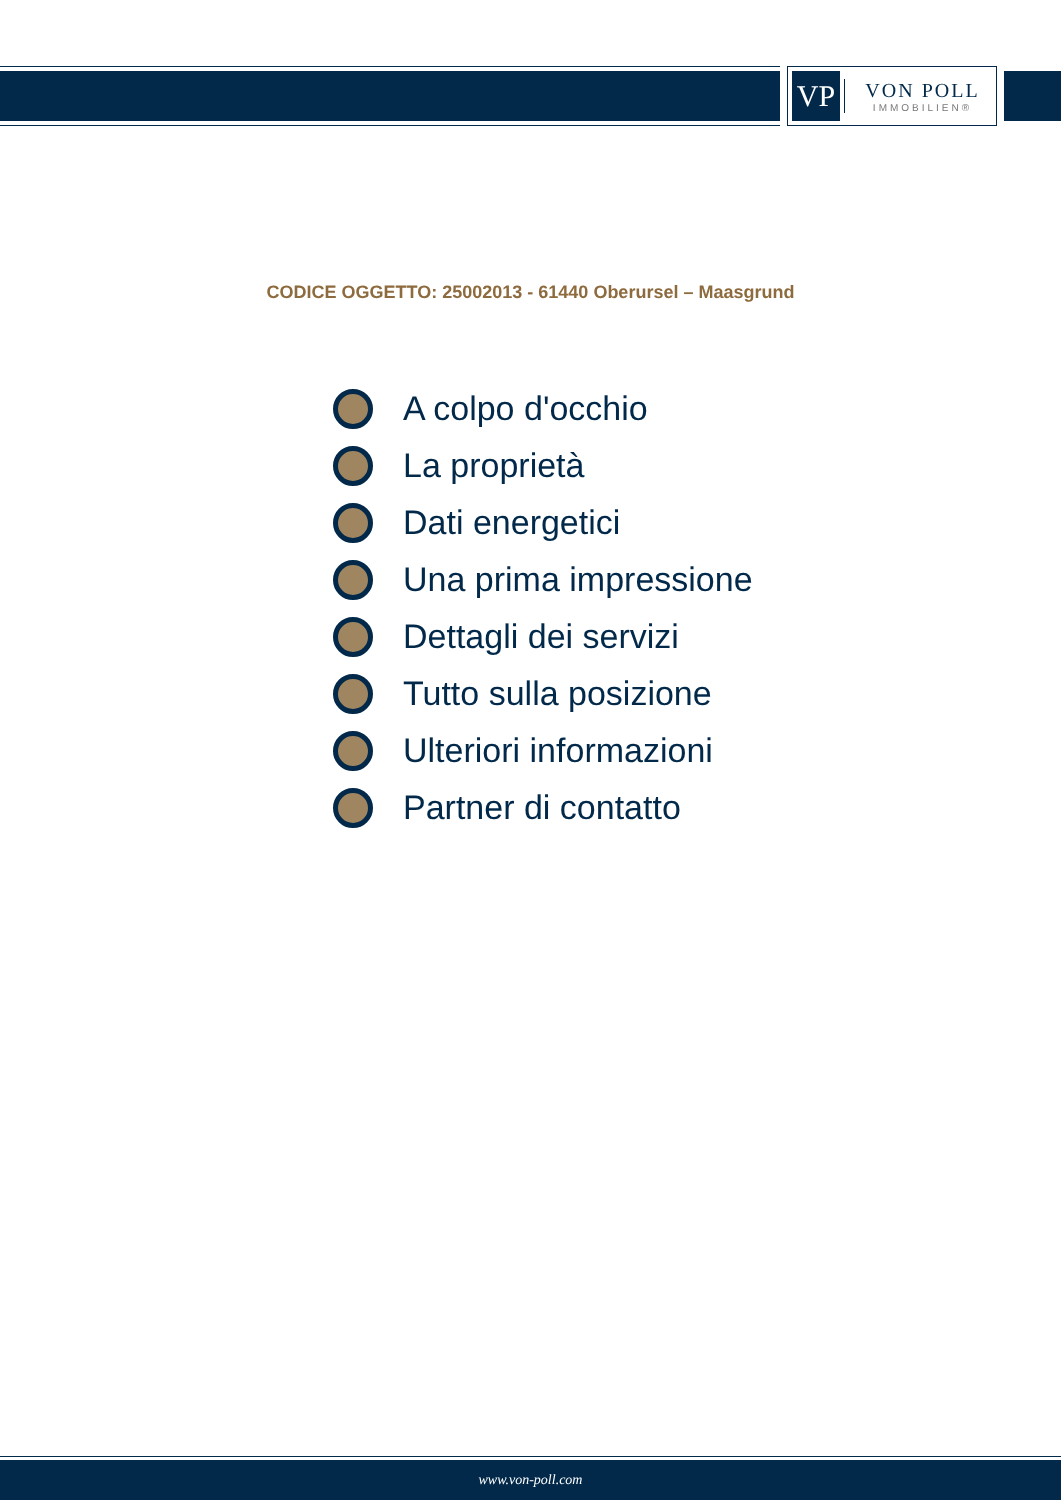VP
VON POLL
IMMOBILIEN®
CODICE OGGETTO: 25002013 - 61440 Oberursel – Maasgrund
A colpo d'occhio
La proprietà
Dati energetici
Una prima impressione
Dettagli dei servizi
Tutto sulla posizione
Ulteriori informazioni
Partner di contatto
www.von-poll.com